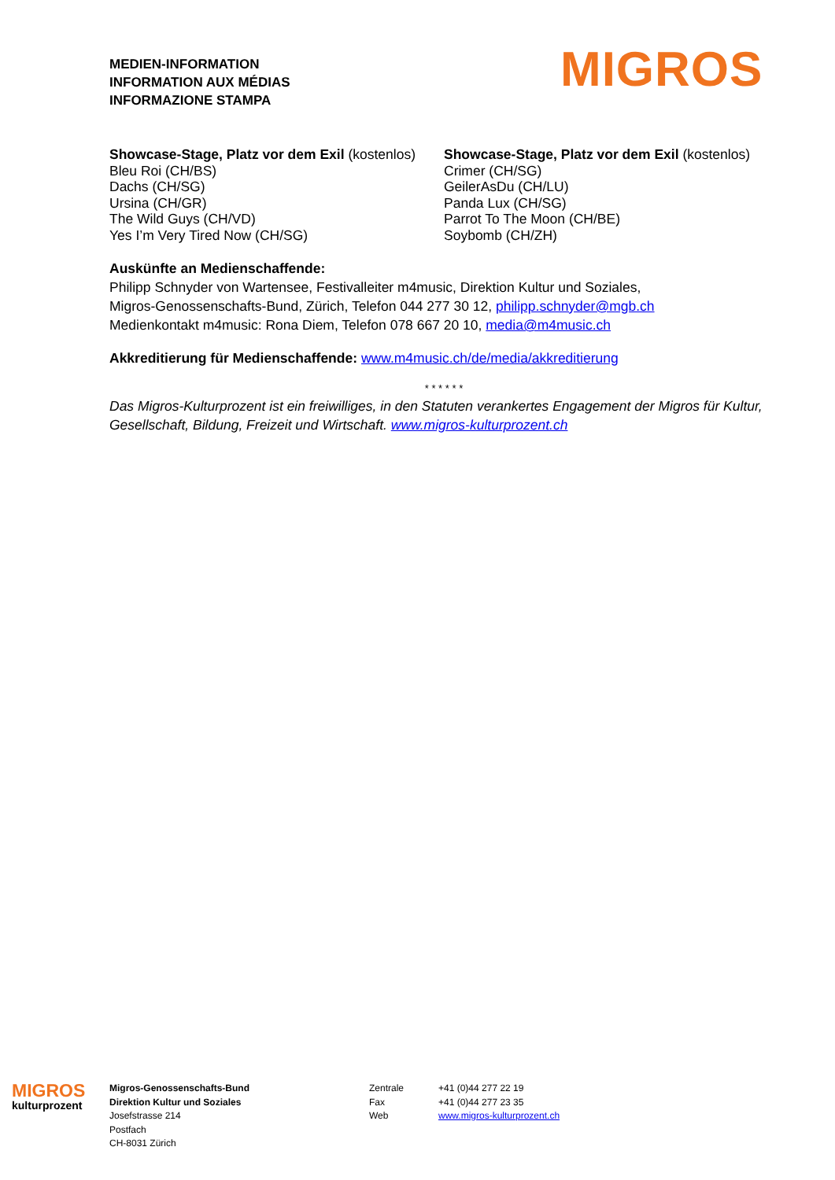MEDIEN-INFORMATION
INFORMATION AUX MÉDIAS
INFORMAZIONE STAMPA
MIGROS
Showcase-Stage, Platz vor dem Exil (kostenlos)
Bleu Roi (CH/BS)
Dachs (CH/SG)
Ursina (CH/GR)
The Wild Guys (CH/VD)
Yes I’m Very Tired Now (CH/SG)
Showcase-Stage, Platz vor dem Exil (kostenlos)
Crimer (CH/SG)
GeilerAsDu (CH/LU)
Panda Lux (CH/SG)
Parrot To The Moon (CH/BE)
Soybomb (CH/ZH)
Auskünfte an Medienschaffende:
Philipp Schnyder von Wartensee, Festivalleiter m4music, Direktion Kultur und Soziales,
Migros-Genossenschafts-Bund, Zürich, Telefon 044 277 30 12, philipp.schnyder@mgb.ch
Medienkontakt m4music: Rona Diem, Telefon 078 667 20 10, media@m4music.ch
Akkreditierung für Medienschaffende: www.m4music.ch/de/media/akkreditierung
* * * * * *
Das Migros-Kulturprozent ist ein freiwilliges, in den Statuten verankertes Engagement der Migros für Kultur, Gesellschaft, Bildung, Freizeit und Wirtschaft. www.migros-kulturprozent.ch
MIGROS
kulturprozent
Migros-Genossenschafts-Bund
Direktion Kultur und Soziales
Josefstrasse 214
Postfach
CH-8031 Zürich
Zentrale
Fax
Web
+41 (0)44 277 22 19
+41 (0)44 277 23 35
www.migros-kulturprozent.ch